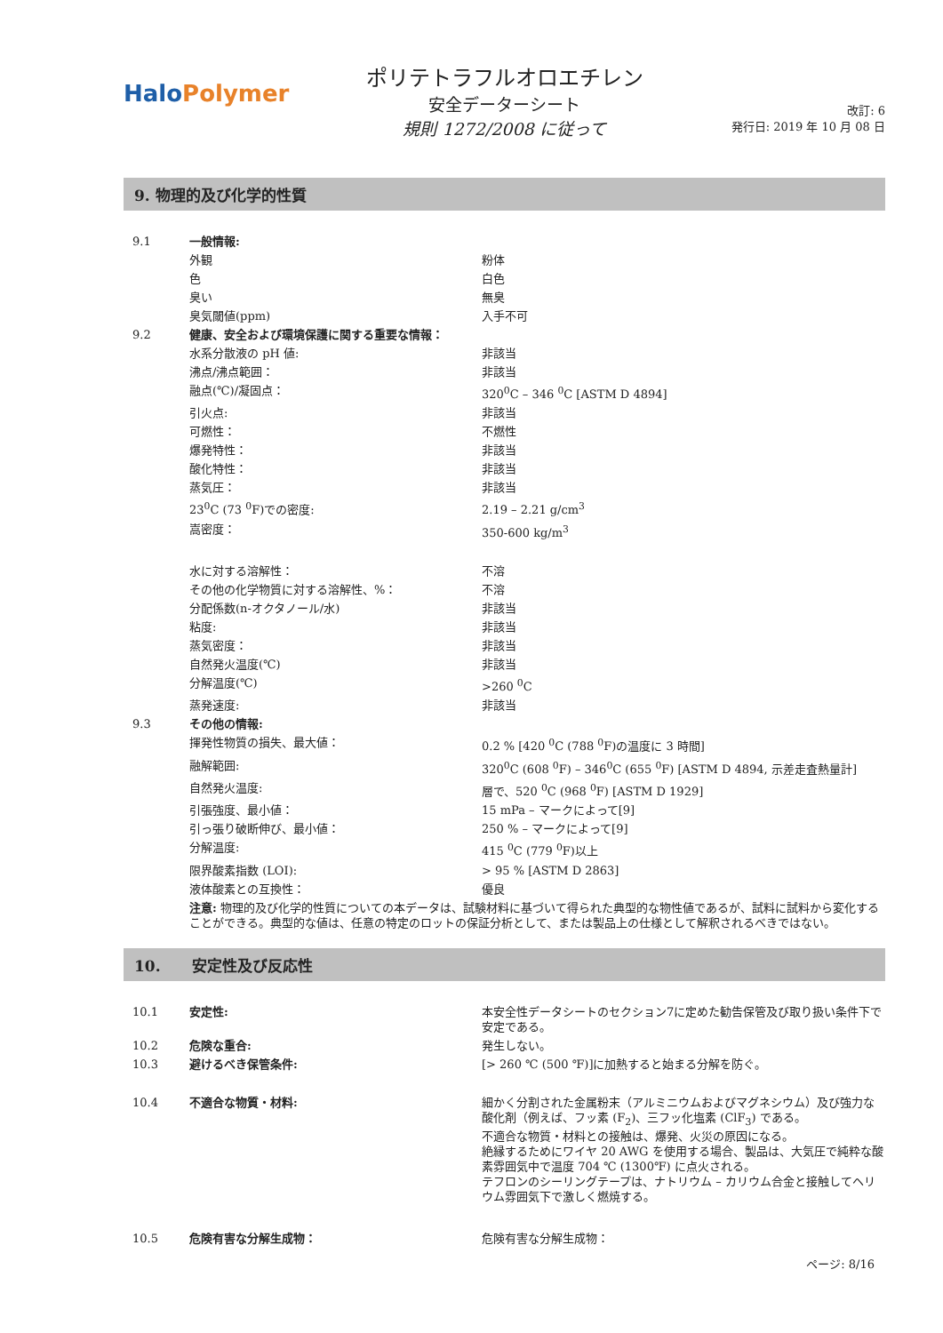Halo Polymer
ポリテトラフルオロエチレン
安全データーシート
規則 1272/2008 に従って
改訂: 6
発行日: 2019 年 10 月 08 日
9. 物理的及び化学的性質
| 9.1 | 一般情報: | |
| | 外観 | 粉体 |
| | 色 | 白色 |
| | 臭い | 無臭 |
| | 臭気閾値(ppm) | 入手不可 |
| 9.2 | 健康、安全および環境保護に関する重要な情報： | |
| | 水系分散液の pH 値: | 非該当 |
| | 沸点/沸点範囲： | 非該当 |
| | 融点(℃)/凝固点： | 320<sup>0</sup>C – 346 <sup>0</sup>C [ASTM D 4894] |
| | 引火点: | 非該当 |
| | 可燃性： | 不燃性 |
| | 爆発特性： | 非該当 |
| | 酸化特性： | 非該当 |
| | 蒸気圧： | 非該当 |
| | 23<sup>0</sup>C (73 <sup>0</sup>F)での密度: | 2.19 – 2.21 g/cm<sup>3</sup> |
| | 嵩密度： | 350-600 kg/m<sup>3</sup> |
| | 水に対する溶解性： | 不溶 |
| | その他の化学物質に対する溶解性、%： | 不溶 |
| | 分配係数(n-オクタノール/水) | 非該当 |
| | 粘度: | 非該当 |
| | 蒸気密度： | 非該当 |
| | 自然発火温度(℃) | 非該当 |
| | 分解温度(℃) | >260 <sup>0</sup>C |
| | 蒸発速度: | 非該当 |
| 9.3 | その他の情報: | |
| | 揮発性物質の損失、最大値： | 0.2 % [420 <sup>0</sup>C (788 <sup>0</sup>F)の温度に 3 時間] |
| | 融解範囲: | 320<sup>0</sup>C (608 <sup>0</sup>F) – 346<sup>0</sup>C (655 <sup>0</sup>F) [ASTM D 4894, 示差走査熱量計] |
| | 自然発火温度: | 層で、520 <sup>0</sup>C (968 <sup>0</sup>F) [ASTM D 1929] |
| | 引張強度、最小値： | 15 mPa – マークによって[9] |
| | 引っ張り破断伸び、最小値： | 250 % – マークによって[9] |
| | 分解温度: | 415 <sup>0</sup>C (779 <sup>0</sup>F)以上 |
| | 限界酸素指数 (LOI): | > 95 % [ASTM D 2863] |
| | 液体酸素との互換性： | 優良 |
| | 注意: 物理的及び化学的性質についての本データは、試験材料に基づいて得られた典型的な物性値であるが、試料に試料から変化することができる。典型的な値は、任意の特定のロットの保証分析として、または製品上の仕様として解釈されるべきではない。 | |
10. 安定性及び反応性
| 10.1 | 安定性: | 本安全性データシートのセクション7に定めた勧告保管及び取り扱い条件下で安定である。 |
| 10.2 | 危険な重合: | 発生しない。 |
| 10.3 | 避けるべき保管条件: | [> 260 ℃ (500 ℉)]に加熱すると始まる分解を防ぐ。 |
| 10.4 | 不適合な物質・材料: | 細かく分割された金属粉末（アルミニウムおよびマグネシウム）及び強力な酸化剤（例えば、フッ素 (F<sub>2</sub>)、三フッ化塩素 (ClF<sub>3</sub>) である。 不適合な物質・材料との接触は、爆発、火災の原因になる。 絶縁するためにワイヤ 20 AWG を使用する場合、製品は、大気圧で純粋な酸素雰囲気中で温度 704 ℃ (1300℉) に点火される。 テフロンのシーリングテープは、ナトリウム – カリウム合金と接触してヘリウム雰囲気下で激しく燃焼する。 |
| 10.5 | 危険有害な分解生成物： | 危険有害な分解生成物： |
ページ: 8/16